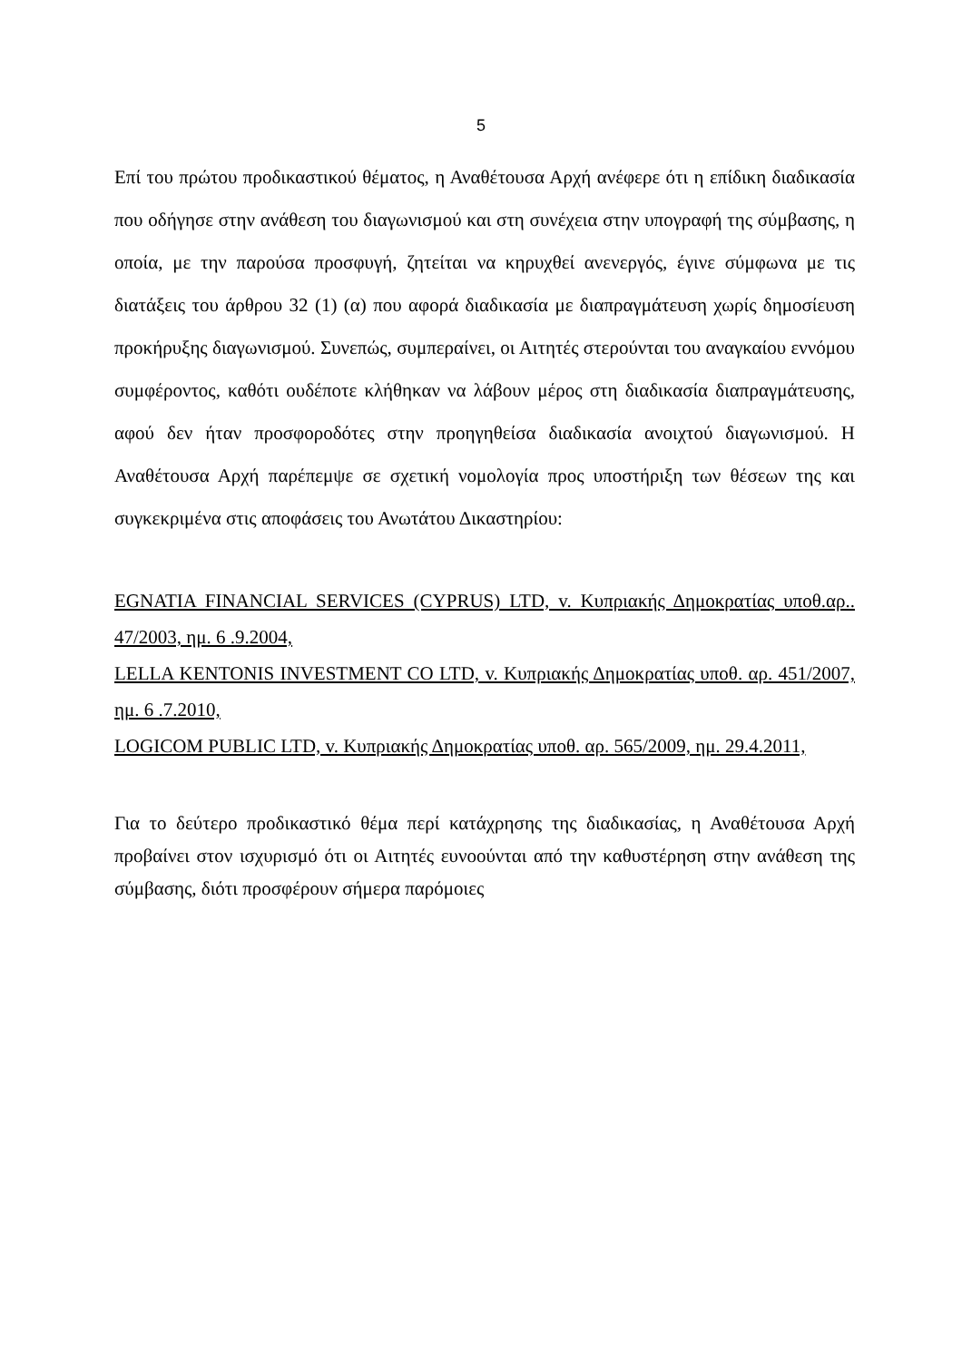5
Επί του πρώτου προδικαστικού θέματος, η Αναθέτουσα Αρχή ανέφερε ότι η επίδικη διαδικασία που οδήγησε στην ανάθεση του διαγωνισμού και στη συνέχεια στην υπογραφή της σύμβασης, η οποία, με την παρούσα προσφυγή, ζητείται να κηρυχθεί ανενεργός, έγινε σύμφωνα με τις διατάξεις του άρθρου 32 (1) (α) που αφορά διαδικασία με διαπραγμάτευση χωρίς δημοσίευση προκήρυξης διαγωνισμού. Συνεπώς, συμπεραίνει, οι Αιτητές στερούνται του αναγκαίου εννόμου συμφέροντος, καθότι ουδέποτε κλήθηκαν να λάβουν μέρος στη διαδικασία διαπραγμάτευσης, αφού δεν ήταν προσφοροδότες στην προηγηθείσα διαδικασία ανοιχτού διαγωνισμού. Η Αναθέτουσα Αρχή παρέπεμψε σε σχετική νομολογία προς υποστήριξη των θέσεων της και συγκεκριμένα στις αποφάσεις του Ανωτάτου Δικαστηρίου:
EGNATIA FINANCIAL SERVICES (CYPRUS) LTD, v. Κυπριακής Δημοκρατίας υποθ.αρ.. 47/2003, ημ. 6 .9.2004,
LELLA KENTONIS INVESTMENT CO LTD, v. Κυπριακής Δημοκρατίας υποθ. αρ. 451/2007, ημ. 6 .7.2010,
LOGICOM PUBLIC LTD, v. Κυπριακής Δημοκρατίας υποθ. αρ. 565/2009, ημ. 29.4.2011,
Για το δεύτερο προδικαστικό θέμα περί κατάχρησης της διαδικασίας, η Αναθέτουσα Αρχή προβαίνει στον ισχυρισμό ότι οι Αιτητές ευνοούνται από την καθυστέρηση στην ανάθεση της σύμβασης, διότι προσφέρουν σήμερα παρόμοιες